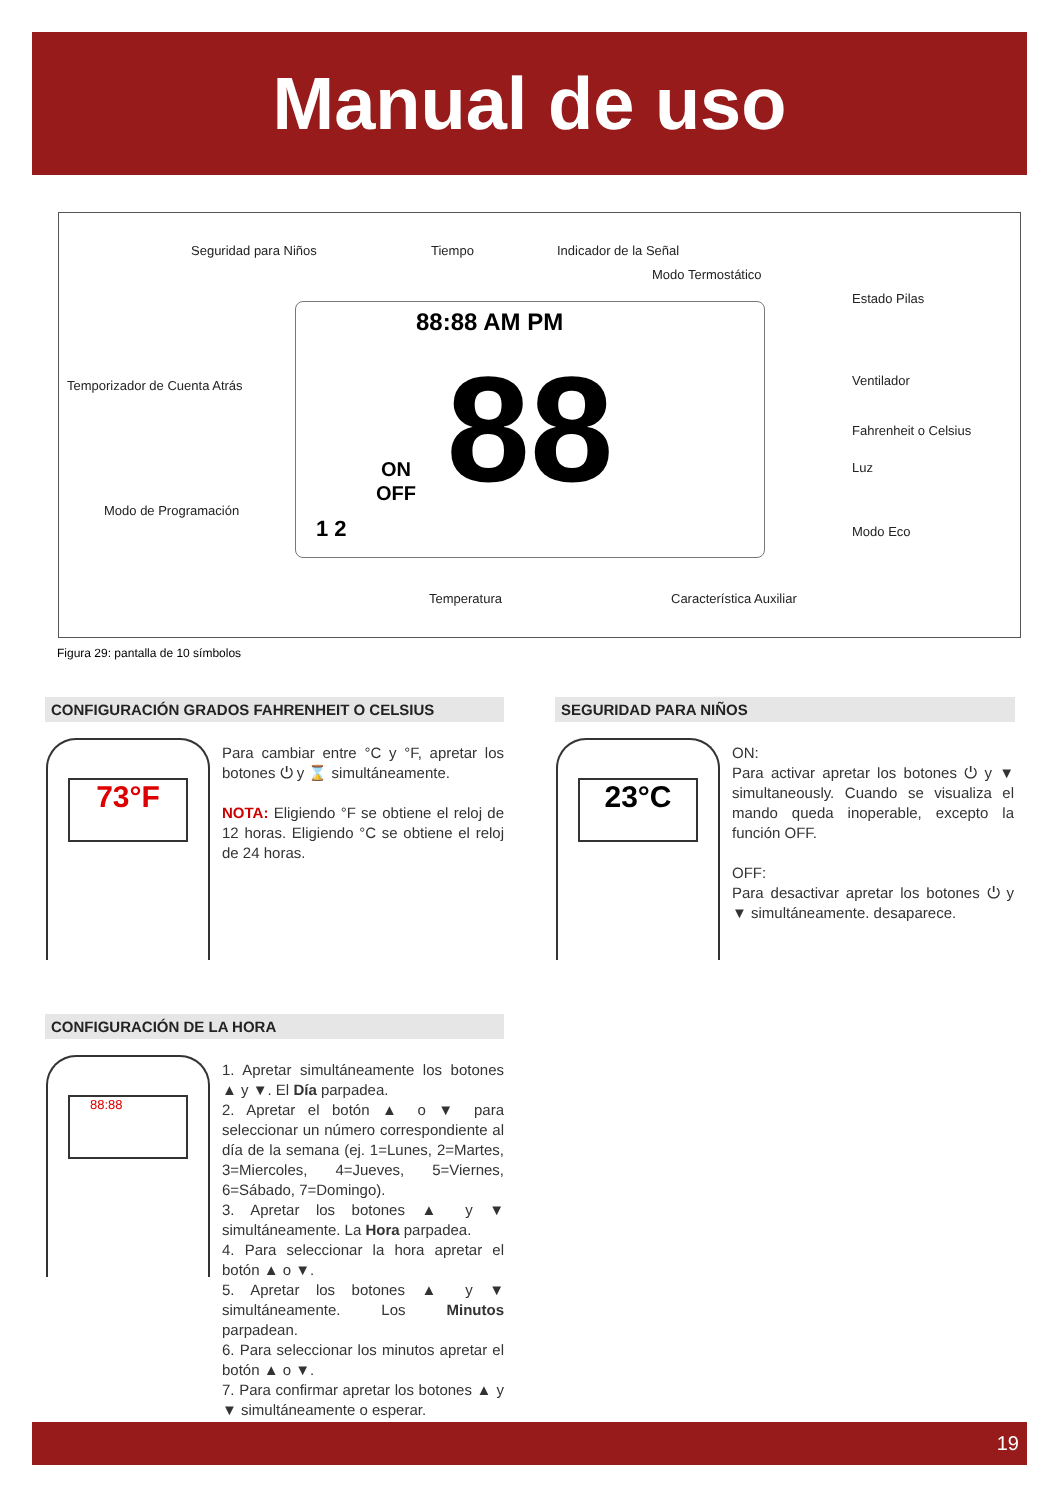Manual de uso
Seguridad para Niños Tiempo Indicador de la Señal
Modo Termostático
Estado Pilas
Temporizador de Cuenta Atrás Ventilador
Fahrenheit o Celsius
Luz
Modo de Programación
Modo Eco
Temperatura Característica Auxiliar
88 88:88 AM PM
ON
OFF
1 2
Figura 29: pantalla de 10 símbolos
CONFIGURACIÓN GRADOS FAHRENHEIT O CELSIUS
73°F
Para cambiar entre °C y °F, apretar los botones ⏻ y ⌛ simultáneamente.
NOTA: Eligiendo °F se obtiene el reloj de 12 horas. Eligiendo °C se obtiene el reloj de 24 horas.
SEGURIDAD PARA NIÑOS
23°C
ON:
Para activar apretar los botones ⏻ y ▼ simultaneously. Cuando se visualiza el mando queda inoperable, excepto la función OFF.
OFF:
Para desactivar apretar los botones ⏻ y ▼ simultáneamente. desaparece.
CONFIGURACIÓN DE LA HORA
88:88
1. Apretar simultáneamente los botones ▲ y ▼. El Día parpadea.
2. Apretar el botón ▲ o ▼ para seleccionar un número correspondiente al día de la semana (ej. 1=Lunes, 2=Martes, 3=Miercoles, 4=Jueves, 5=Viernes, 6=Sábado, 7=Domingo).
3. Apretar los botones ▲ y ▼ simultáneamente. La Hora parpadea.
4. Para seleccionar la hora apretar el botón ▲ o ▼.
5. Apretar los botones ▲ y ▼ simultáneamente. Los Minutos parpadean.
6. Para seleccionar los minutos apretar el botón ▲ o ▼.
7. Para confirmar apretar los botones ▲ y ▼ simultáneamente o esperar.
19